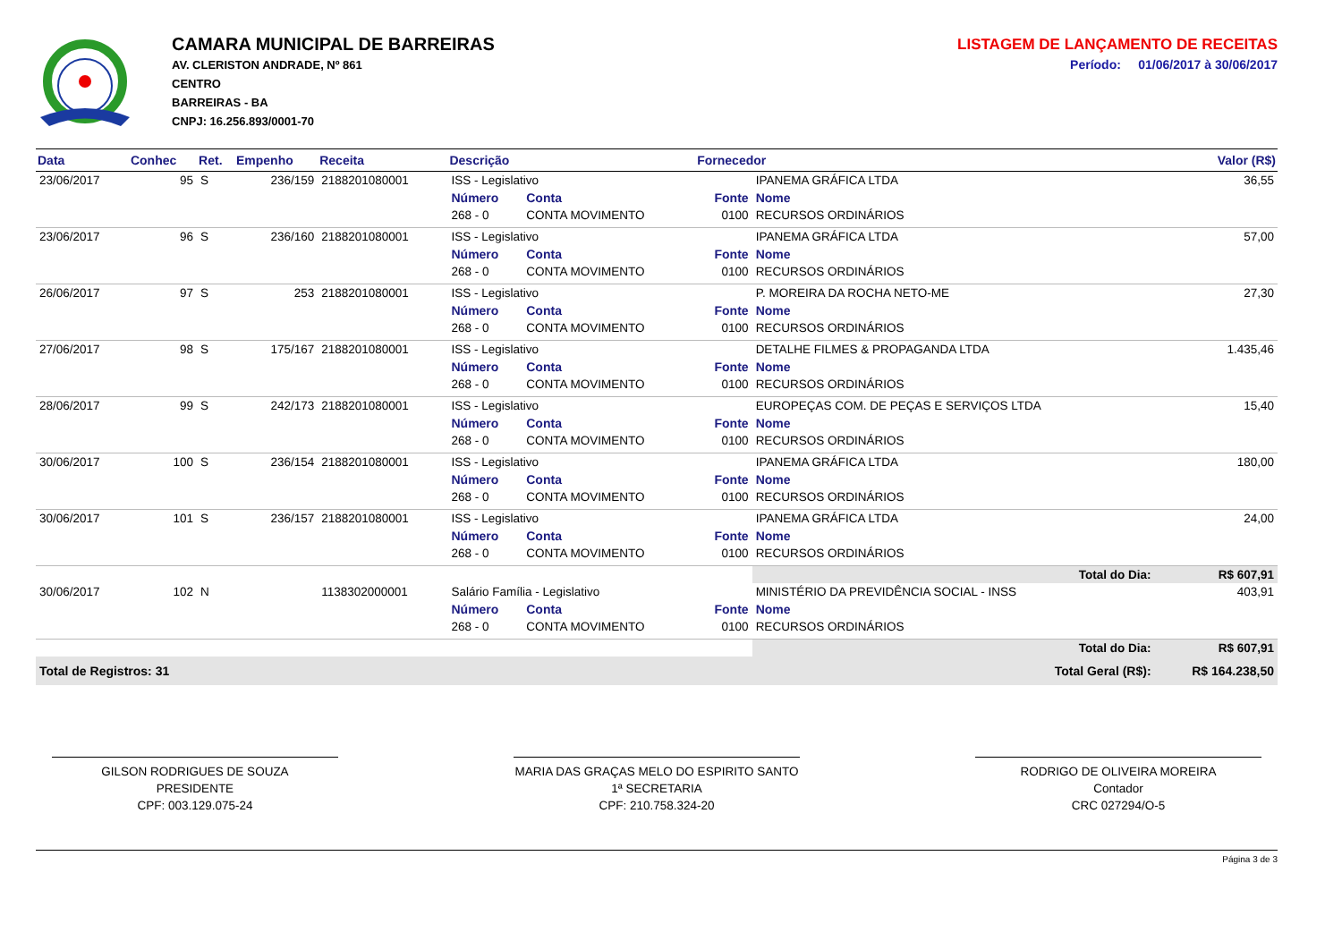CAMARA MUNICIPAL DE BARREIRAS
AV. CLERISTON ANDRADE, Nº 861
CENTRO
BARREIRAS - BA
CNPJ: 16.256.893/0001-70
LISTAGEM DE LANÇAMENTO DE RECEITAS
Período: 01/06/2017 à 30/06/2017
| Data | Conhec | Ret. | Empenho | Receita | Descrição | | Fornecedor | | Valor (R$) |
| --- | --- | --- | --- | --- | --- | --- | --- | --- | --- |
| 23/06/2017 | 95 | S | 236/159 | 2188201080001 | ISS - Legislativo | | | IPANEMA GRÁFICA LTDA | 36,55 |
| | | | | | Número | Conta | Fonte | Nome | |
| | | | | | 268 - 0 | CONTA MOVIMENTO | 0100 | RECURSOS ORDINÁRIOS | |
| 23/06/2017 | 96 | S | 236/160 | 2188201080001 | ISS - Legislativo | | | IPANEMA GRÁFICA LTDA | 57,00 |
| | | | | | Número | Conta | Fonte | Nome | |
| | | | | | 268 - 0 | CONTA MOVIMENTO | 0100 | RECURSOS ORDINÁRIOS | |
| 26/06/2017 | 97 | S | 253 | 2188201080001 | ISS - Legislativo | | | P. MOREIRA DA ROCHA NETO-ME | 27,30 |
| | | | | | Número | Conta | Fonte | Nome | |
| | | | | | 268 - 0 | CONTA MOVIMENTO | 0100 | RECURSOS ORDINÁRIOS | |
| 27/06/2017 | 98 | S | 175/167 | 2188201080001 | ISS - Legislativo | | | DETALHE FILMES & PROPAGANDA LTDA | 1.435,46 |
| | | | | | Número | Conta | Fonte | Nome | |
| | | | | | 268 - 0 | CONTA MOVIMENTO | 0100 | RECURSOS ORDINÁRIOS | |
| 28/06/2017 | 99 | S | 242/173 | 2188201080001 | ISS - Legislativo | | | EUROPEÇAS COM. DE PEÇAS E SERVIÇOS LTDA | 15,40 |
| | | | | | Número | Conta | Fonte | Nome | |
| | | | | | 268 - 0 | CONTA MOVIMENTO | 0100 | RECURSOS ORDINÁRIOS | |
| 30/06/2017 | 100 | S | 236/154 | 2188201080001 | ISS - Legislativo | | | IPANEMA GRÁFICA LTDA | 180,00 |
| | | | | | Número | Conta | Fonte | Nome | |
| | | | | | 268 - 0 | CONTA MOVIMENTO | 0100 | RECURSOS ORDINÁRIOS | |
| 30/06/2017 | 101 | S | 236/157 | 2188201080001 | ISS - Legislativo | | | IPANEMA GRÁFICA LTDA | 24,00 |
| | | | | | Número | Conta | Fonte | Nome | |
| | | | | | 268 - 0 | CONTA MOVIMENTO | 0100 | RECURSOS ORDINÁRIOS | |
| | | | | | | | | Total do Dia: | R$ 607,91 |
| 30/06/2017 | 102 | N | | 1138302000001 | Salário Família - Legislativo | | | MINISTÉRIO DA PREVIDÊNCIA SOCIAL - INSS | 403,91 |
| | | | | | Número | Conta | Fonte | Nome | |
| | | | | | 268 - 0 | CONTA MOVIMENTO | 0100 | RECURSOS ORDINÁRIOS | |
| | | | | | | | | Total do Dia: | R$ 607,91 |
| Total de Registros: 31 | | | | | | | | Total Geral (R$): | R$ 164.238,50 |
GILSON RODRIGUES DE SOUZA
PRESIDENTE
CPF: 003.129.075-24
MARIA DAS GRAÇAS MELO DO ESPIRITO SANTO
1ª SECRETARIA
CPF: 210.758.324-20
RODRIGO DE OLIVEIRA MOREIRA
Contador
CRC 027294/O-5
Página 3 de 3